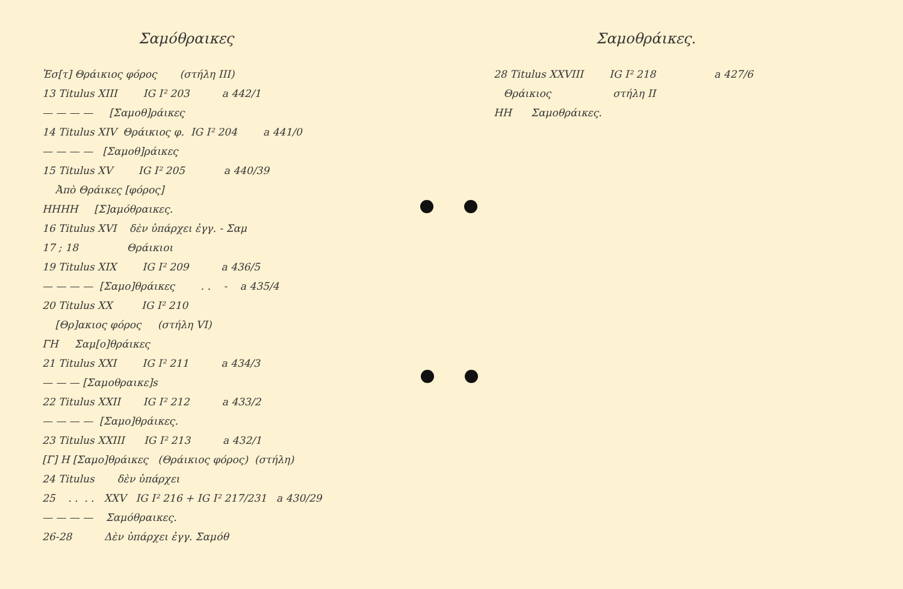Σαμόθραικες
Ἐσ[τ] Θράικιος φόρος (στήλη III)
13 Titulus XIII IG I² 203 a 442/1
— — — — [Σαμοθ]ράικες
14 Titulus XIV Θράικιος φ. IG I² 204 a 441/0
— — — — [Σαμοθ]ράικες
15 Titulus XV IG I² 205 a 440/39
Ἀπὸ Θράικες [φόρος]
HHHH [Σ]αμόθραικες.
16 Titulus XVI δὲν ὑπάρχει ἐγγ. - Σαμ
17 ; 18 Θράικιοι
19 Titulus XIX IG I² 209 a 436/5
— — — — [Σαμο]θράικες . . - a 435/4
20 Titulus XX IG I² 210
[Θρ]ακιος φόρος (στήλη VI)
ΓΗ Σαμ[ο]θράικες
21 Titulus XXI IG I² 211 a 434/3
— — — [Σαμοθραικε]s
22 Titulus XXII IG I² 212 a 433/2
— — — — [Σαμο]θράικες.
23 Titulus XXIII IG I² 213 a 432/1
[Γ] Η [Σαμο]θράικες (Θράικιος φόρος) (στήλη)
24 Titulus δὲν ὑπάρχει
25 . . . . XXV IG I² 216 + IG I² 217/231 a 430/29
— — — — Σαμόθραικες.
26-28 Δὲν ὑπάρχει ἐγγ. Σαμόθ
Σαμοθράικες.
28 Titulus XXVIII IG I² 218 a 427/6
Θράικιος στήλη II
HH Σαμοθράικες.